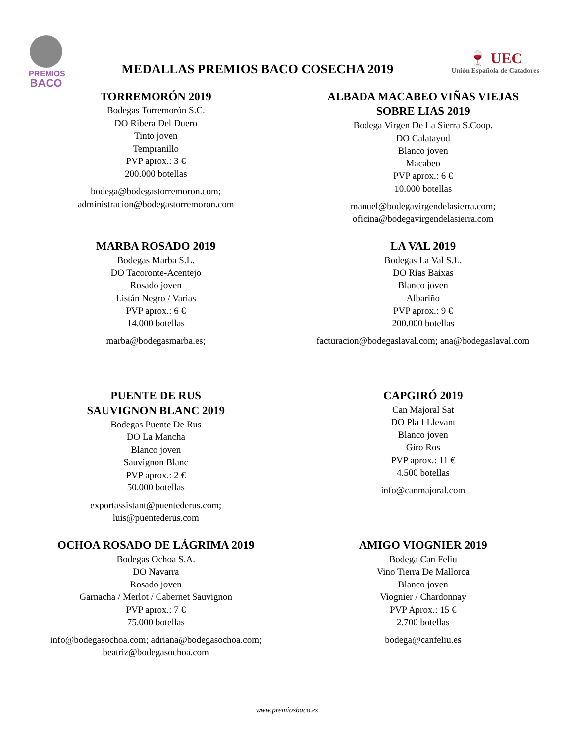PREMIOS
BACO
MEDALLAS PREMIOS BACO COSECHA 2019
🍷 UEC
Unión Española de Catadores
TORREMORÓN 2019
Bodegas Torremorón S.C.
DO Ribera Del Duero
Tinto joven
Tempranillo
PVP aprox.: 3 €
200.000 botellas
bodega@bodegastorremoron.com;
administracion@bodegastorremoron.com
ALBADA MACABEO VIÑAS VIEJAS
SOBRE LIAS 2019
Bodega Virgen De La Sierra S.Coop.
DO Calatayud
Blanco joven
Macabeo
PVP aprox.: 6 €
10.000 botellas
manuel@bodegavirgendelasierra.com;
oficina@bodegavirgendelasierra.com
MARBA ROSADO 2019
Bodegas Marba S.L.
DO Tacoronte-Acentejo
Rosado joven
Listán Negro / Varias
PVP aprox.: 6 €
14.000 botellas
marba@bodegasmarba.es;
LA VAL 2019
Bodegas La Val S.L.
DO Rias Baixas
Blanco joven
Albariño
PVP aprox.: 9 €
200.000 botellas
facturacion@bodegaslaval.com; ana@bodegaslaval.com
PUENTE DE RUS
SAUVIGNON BLANC 2019
Bodegas Puente De Rus
DO La Mancha
Blanco joven
Sauvignon Blanc
PVP aprox.: 2 €
50.000 botellas
exportassistant@puentederus.com;
luis@puentederus.com
CAPGIRÓ 2019
Can Majoral Sat
DO Pla I Llevant
Blanco joven
Giro Ros
PVP aprox.: 11 €
4.500 botellas
info@canmajoral.com
OCHOA ROSADO DE LÁGRIMA 2019
Bodegas Ochoa S.A.
DO Navarra
Rosado joven
Garnacha / Merlot / Cabernet Sauvignon
PVP aprox.: 7 €
75.000 botellas
info@bodegasochoa.com; adriana@bodegasochoa.com;
beatriz@bodegasochoa.com
AMIGO VIOGNIER 2019
Bodega Can Feliu
Vino Tierra De Mallorca
Blanco joven
Viognier / Chardonnay
PVP Aprox.: 15 €
2.700 botellas
bodega@canfeliu.es
www.premiosbaco.es